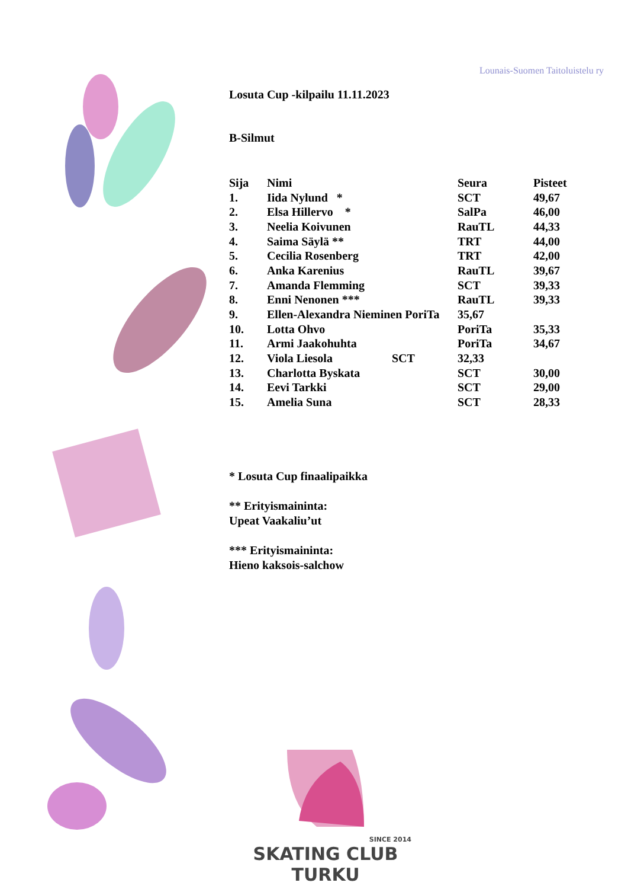Lounais-Suomen Taitoluistelu ry
Losuta Cup -kilpailu 11.11.2023
B-Silmut
| Sija | Nimi | Seura | Pisteet |
| --- | --- | --- | --- |
| 1. | Iida Nylund * | SCT | 49,67 |
| 2. | Elsa Hillervo * | SalPa | 46,00 |
| 3. | Neelia Koivunen | RauTL | 44,33 |
| 4. | Saima Säylä ** | TRT | 44,00 |
| 5. | Cecilia Rosenberg | TRT | 42,00 |
| 6. | Anka Karenius | RauTL | 39,67 |
| 7. | Amanda Flemming | SCT | 39,33 |
| 8. | Enni Nenonen *** | RauTL | 39,33 |
| 9. | Ellen-Alexandra Nieminen PoriTa | 35,67 | |
| 10. | Lotta Ohvo | PoriTa | 35,33 |
| 11. | Armi Jaakohuhta | PoriTa | 34,67 |
| 12. | Viola Liesola SCT | 32,33 | |
| 13. | Charlotta Byskata | SCT | 30,00 |
| 14. | Eevi Tarkki | SCT | 29,00 |
| 15. | Amelia Suna | SCT | 28,33 |
* Losuta Cup finaalipaikka
** Erityismaininta:
Upeat Vaakaliu’ut
*** Erityismaininta:
Hieno kaksois-salchow
SINCE 2014
SKATING CLUB TURKU